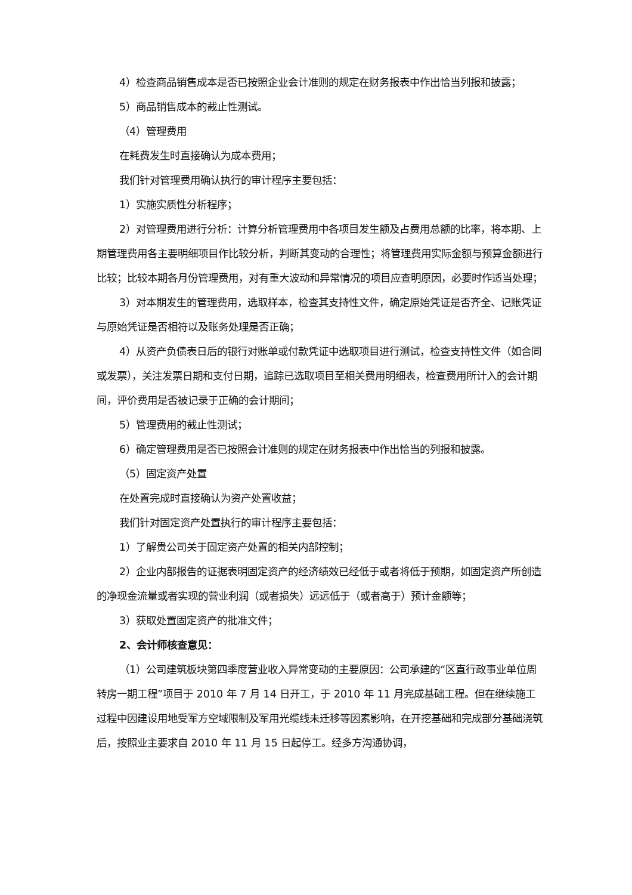4）检查商品销售成本是否已按照企业会计准则的规定在财务报表中作出恰当列报和披露；
5）商品销售成本的截止性测试。
（4）管理费用
在耗费发生时直接确认为成本费用；
我们针对管理费用确认执行的审计程序主要包括：
1）实施实质性分析程序；
2）对管理费用进行分析：计算分析管理费用中各项目发生额及占费用总额的比率，将本期、上期管理费用各主要明细项目作比较分析，判断其变动的合理性；将管理费用实际金额与预算金额进行比较；比较本期各月份管理费用，对有重大波动和异常情况的项目应查明原因，必要时作适当处理；
3）对本期发生的管理费用，选取样本，检查其支持性文件，确定原始凭证是否齐全、记账凭证与原始凭证是否相符以及账务处理是否正确；
4）从资产负债表日后的银行对账单或付款凭证中选取项目进行测试，检查支持性文件（如合同或发票），关注发票日期和支付日期，追踪已选取项目至相关费用明细表，检查费用所计入的会计期间，评价费用是否被记录于正确的会计期间；
5）管理费用的截止性测试；
6）确定管理费用是否已按照会计准则的规定在财务报表中作出恰当的列报和披露。
（5）固定资产处置
在处置完成时直接确认为资产处置收益；
我们针对固定资产处置执行的审计程序主要包括：
1）了解贵公司关于固定资产处置的相关内部控制；
2）企业内部报告的证据表明固定资产的经济绩效已经低于或者将低于预期，如固定资产所创造的净现金流量或者实现的营业利润（或者损失）远远低于（或者高于）预计金额等；
3）获取处置固定资产的批准文件；
2、会计师核查意见：
（1）公司建筑板块第四季度营业收入异常变动的主要原因：公司承建的“区直行政事业单位周转房一期工程”项目于 2010 年 7 月 14 日开工，于 2010 年 11 月完成基础工程。但在继续施工过程中因建设用地受军方空域限制及军用光缆线未迁移等因素影响，在开挖基础和完成部分基础浇筑后，按照业主要求自 2010 年 11 月 15 日起停工。经多方沟通协调，